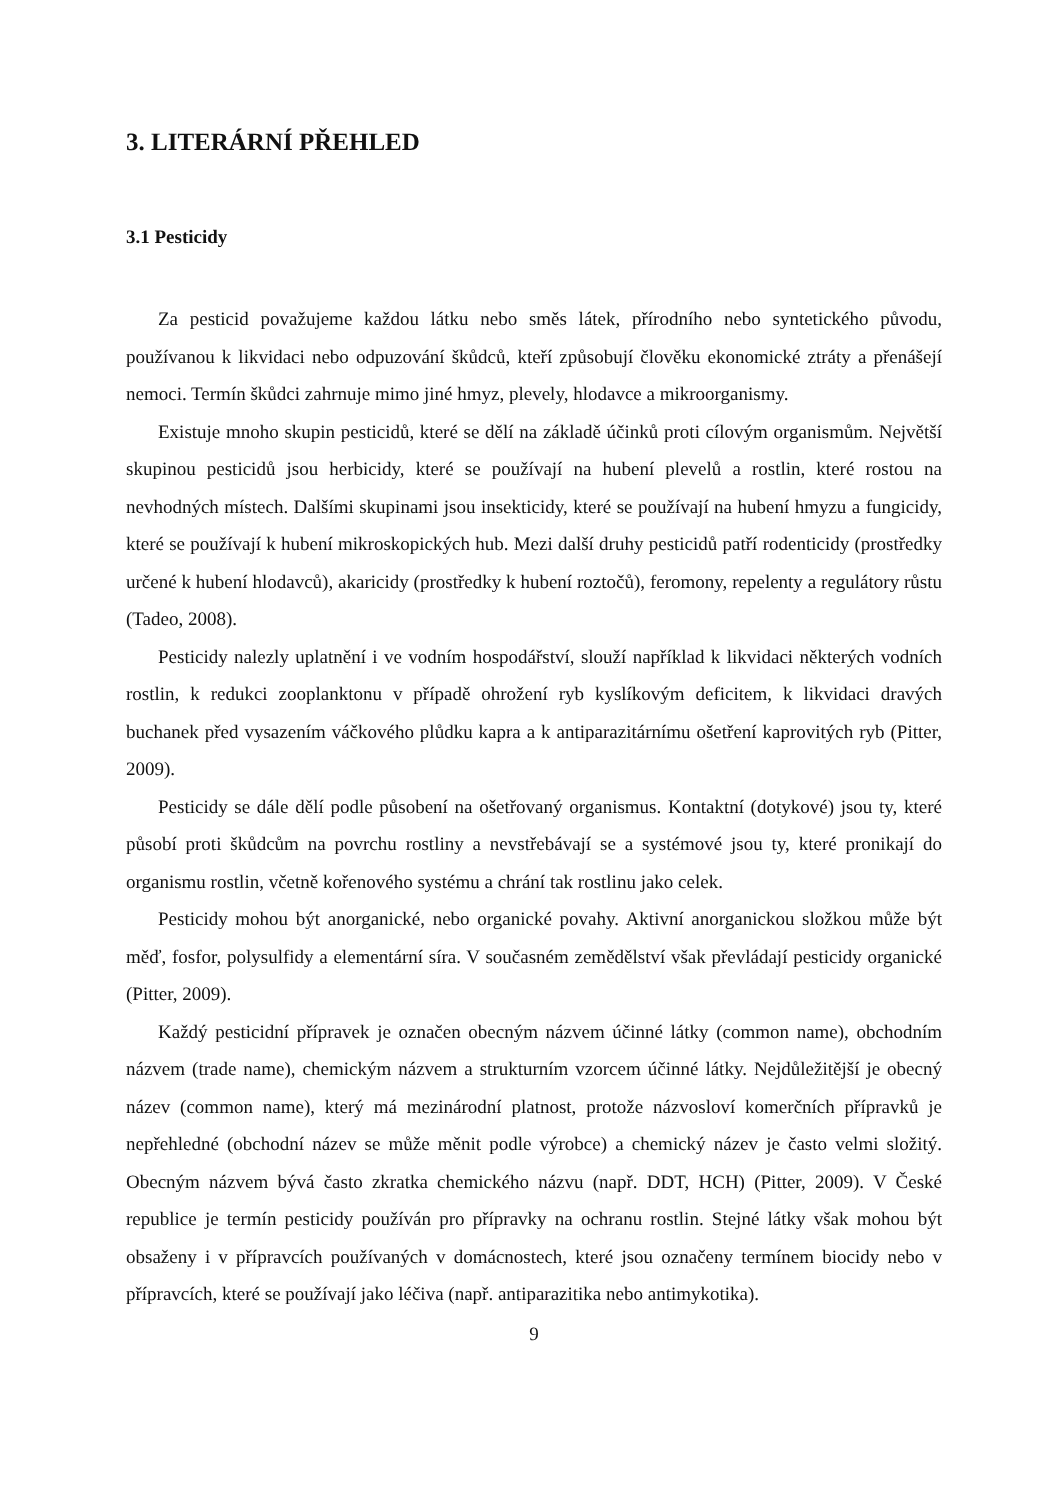3. LITERÁRNÍ PŘEHLED
3.1 Pesticidy
Za pesticid považujeme každou látku nebo směs látek, přírodního nebo syntetického původu, používanou k likvidaci nebo odpuzování škůdců, kteří způsobují člověku ekonomické ztráty a přenášejí nemoci. Termín škůdci zahrnuje mimo jiné hmyz, plevely, hlodavce a mikroorganismy.
Existuje mnoho skupin pesticidů, které se dělí na základě účinků proti cílovým organismům. Největší skupinou pesticidů jsou herbicidy, které se používají na hubení plevelů a rostlin, které rostou na nevhodných místech. Dalšími skupinami jsou insekticidy, které se používají na hubení hmyzu a fungicidy, které se používají k hubení mikroskopických hub. Mezi další druhy pesticidů patří rodenticidy (prostředky určené k hubení hlodavců), akaricidy (prostředky k hubení roztočů), feromony, repelenty a regulátory růstu (Tadeo, 2008).
Pesticidy nalezly uplatnění i ve vodním hospodářství, slouží například k likvidaci některých vodních rostlin, k redukci zooplanktonu v případě ohrožení ryb kyslíkovým deficitem, k likvidaci dravých buchanek před vysazením váčkového plůdku kapra a k antiparazitárnímu ošetření kaprovitých ryb (Pitter, 2009).
Pesticidy se dále dělí podle působení na ošetřovaný organismus. Kontaktní (dotykové) jsou ty, které působí proti škůdcům na povrchu rostliny a nevstřebávají se a systémové jsou ty, které pronikají do organismu rostlin, včetně kořenového systému a chrání tak rostlinu jako celek.
Pesticidy mohou být anorganické, nebo organické povahy. Aktivní anorganickou složkou může být měď, fosfor, polysulfidy a elementární síra. V současném zemědělství však převládají pesticidy organické (Pitter, 2009).
Každý pesticidní přípravek je označen obecným názvem účinné látky (common name), obchodním názvem (trade name), chemickým názvem a strukturním vzorcem účinné látky. Nejdůležitější je obecný název (common name), který má mezinárodní platnost, protože názvosloví komerčních přípravků je nepřehledné (obchodní název se může měnit podle výrobce) a chemický název je často velmi složitý. Obecným názvem bývá často zkratka chemického názvu (např. DDT, HCH) (Pitter, 2009). V České republice je termín pesticidy používán pro přípravky na ochranu rostlin. Stejné látky však mohou být obsaženy i v přípravcích používaných v domácnostech, které jsou označeny termínem biocidy nebo v přípravcích, které se používají jako léčiva (např. antiparazitika nebo antimykotika).
9